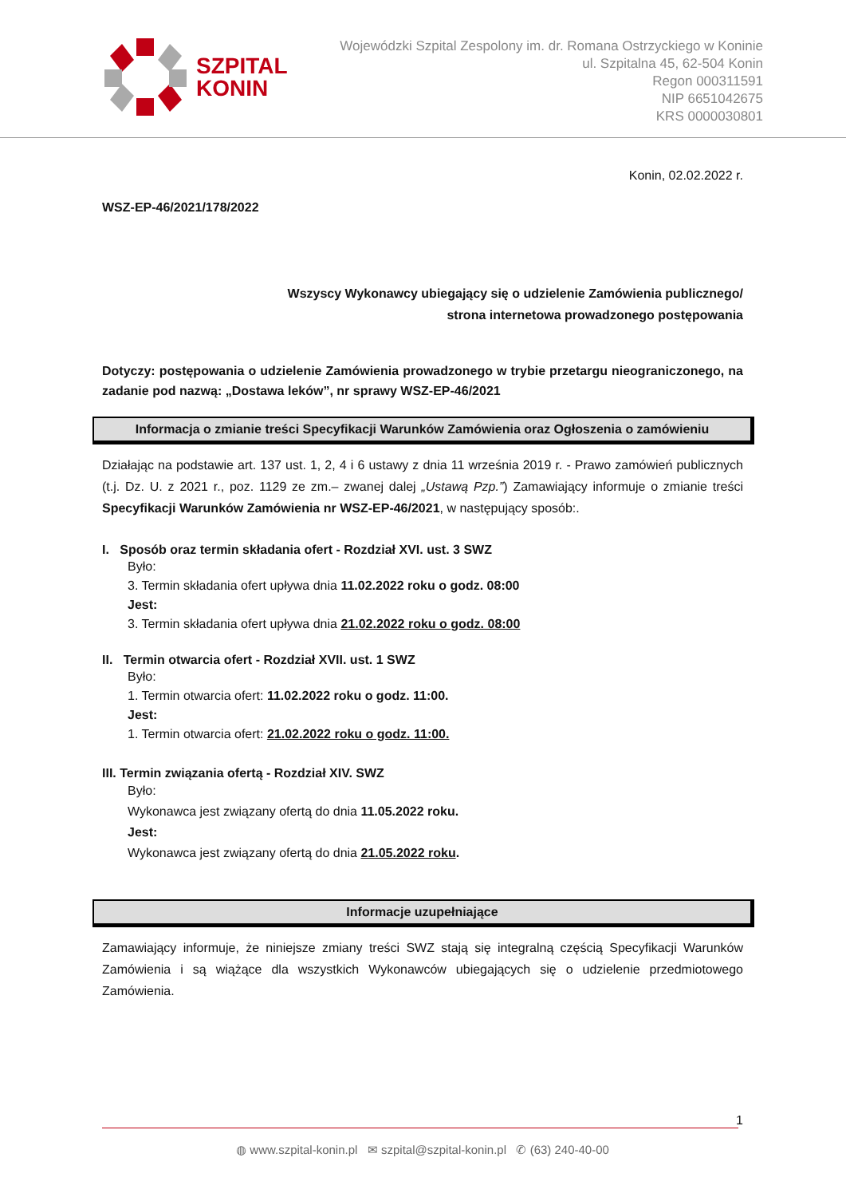SZPITAL
KONIN
Wojewódzki Szpital Zespolony im. dr. Romana Ostrzyckiego w Koninie
ul. Szpitalna 45, 62-504 Konin
Regon 000311591
NIP 6651042675
KRS 0000030801
Konin, 02.02.2022 r.
WSZ-EP-46/2021/178/2022
Wszyscy Wykonawcy ubiegający się o udzielenie Zamówienia publicznego/
strona internetowa prowadzonego postępowania
Dotyczy: postępowania o udzielenie Zamówienia prowadzonego w trybie przetargu nieograniczonego, na zadanie pod nazwą: „Dostawa leków”, nr sprawy WSZ-EP-46/2021
Informacja o zmianie treści Specyfikacji Warunków Zamówienia oraz Ogłoszenia o zamówieniu
Działając na podstawie art. 137 ust. 1, 2, 4 i 6 ustawy z dnia 11 września 2019 r. - Prawo zamówień publicznych (t.j. Dz. U. z 2021 r., poz. 1129 ze zm.– zwanej dalej „Ustawą Pzp.”) Zamawiający informuje o zmianie treści Specyfikacji Warunków Zamówienia nr WSZ-EP-46/2021, w następujący sposób:.
I. Sposób oraz termin składania ofert - Rozdział XVI. ust. 3 SWZ
Było:
3. Termin składania ofert upływa dnia 11.02.2022 roku o godz. 08:00
Jest:
3. Termin składania ofert upływa dnia 21.02.2022 roku o godz. 08:00
II. Termin otwarcia ofert - Rozdział XVII. ust. 1 SWZ
Było:
1. Termin otwarcia ofert: 11.02.2022 roku o godz. 11:00.
Jest:
1. Termin otwarcia ofert: 21.02.2022 roku o godz. 11:00.
III. Termin związania ofertą - Rozdział XIV. SWZ
Było:
Wykonawca jest związany ofertą do dnia 11.05.2022 roku.
Jest:
Wykonawca jest związany ofertą do dnia 21.05.2022 roku.
Informacje uzupełniające
Zamawiający informuje, że niniejsze zmiany treści SWZ stają się integralną częścią Specyfikacji Warunków Zamówienia i są wiążące dla wszystkich Wykonawców ubiegających się o udzielenie przedmiotowego Zamówienia.
1
◍ www.szpital-konin.pl ✉ szpital@szpital-konin.pl ✆ (63) 240-40-00